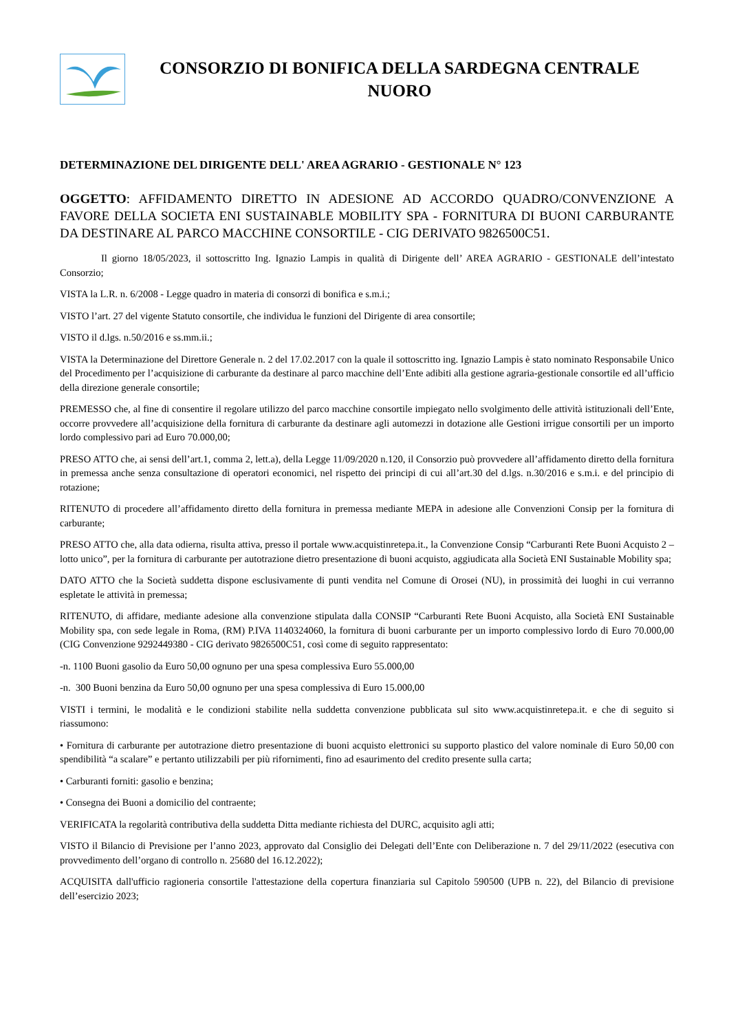CONSORZIO DI BONIFICA DELLA SARDEGNA CENTRALE
NUORO
DETERMINAZIONE DEL DIRIGENTE DELL' AREA AGRARIO - GESTIONALE N° 123
OGGETTO: AFFIDAMENTO DIRETTO IN ADESIONE AD ACCORDO QUADRO/CONVENZIONE A FAVORE DELLA SOCIETA ENI SUSTAINABLE MOBILITY SPA - FORNITURA DI BUONI CARBURANTE DA DESTINARE AL PARCO MACCHINE CONSORTILE - CIG DERIVATO 9826500C51.
Il giorno 18/05/2023, il sottoscritto Ing. Ignazio Lampis in qualità di Dirigente dell’ AREA AGRARIO - GESTIONALE dell’intestato Consorzio;
VISTA la L.R. n. 6/2008 - Legge quadro in materia di consorzi di bonifica e s.m.i.;
VISTO l’art. 27 del vigente Statuto consortile, che individua le funzioni del Dirigente di area consortile;
VISTO il d.lgs. n.50/2016 e ss.mm.ii.;
VISTA la Determinazione del Direttore Generale n. 2 del 17.02.2017 con la quale il sottoscritto ing. Ignazio Lampis è stato nominato Responsabile Unico del Procedimento per l’acquisizione di carburante da destinare al parco macchine dell’Ente adibiti alla gestione agraria-gestionale consortile ed all’ufficio della direzione generale consortile;
PREMESSO che, al fine di consentire il regolare utilizzo del parco macchine consortile impiegato nello svolgimento delle attività istituzionali dell’Ente, occorre provvedere all’acquisizione della fornitura di carburante da destinare agli automezzi in dotazione alle Gestioni irrigue consortili per un importo lordo complessivo pari ad Euro 70.000,00;
PRESO ATTO che, ai sensi dell’art.1, comma 2, lett.a), della Legge 11/09/2020 n.120, il Consorzio può provvedere all’affidamento diretto della fornitura in premessa anche senza consultazione di operatori economici, nel rispetto dei principi di cui all’art.30 del d.lgs. n.30/2016 e s.m.i. e del principio di rotazione;
RITENUTO di procedere all’affidamento diretto della fornitura in premessa mediante MEPA in adesione alle Convenzioni Consip per la fornitura di carburante;
PRESO ATTO che, alla data odierna, risulta attiva, presso il portale www.acquistinretepa.it., la Convenzione Consip “Carburanti Rete Buoni Acquisto 2 – lotto unico”, per la fornitura di carburante per autotrazione dietro presentazione di buoni acquisto, aggiudicata alla Società ENI Sustainable Mobility spa;
DATO ATTO che la Società suddetta dispone esclusivamente di punti vendita nel Comune di Orosei (NU), in prossimità dei luoghi in cui verranno espletate le attività in premessa;
RITENUTO, di affidare, mediante adesione alla convenzione stipulata dalla CONSIP “Carburanti Rete Buoni Acquisto, alla Società ENI Sustainable Mobility spa, con sede legale in Roma, (RM) P.IVA 1140324060, la fornitura di buoni carburante per un importo complessivo lordo di Euro 70.000,00 (CIG Convenzione 9292449380 - CIG derivato 9826500C51, così come di seguito rappresentato:
-n. 1100 Buoni gasolio da Euro 50,00 ognuno per una spesa complessiva Euro 55.000,00
-n. 300 Buoni benzina da Euro 50,00 ognuno per una spesa complessiva di Euro 15.000,00
VISTI i termini, le modalità e le condizioni stabilite nella suddetta convenzione pubblicata sul sito www.acquistinretepa.it. e che di seguito si riassumono:
• Fornitura di carburante per autotrazione dietro presentazione di buoni acquisto elettronici su supporto plastico del valore nominale di Euro 50,00 con spendibilità “a scalare” e pertanto utilizzabili per più rifornimenti, fino ad esaurimento del credito presente sulla carta;
• Carburanti forniti: gasolio e benzina;
• Consegna dei Buoni a domicilio del contraente;
VERIFICATA la regolarità contributiva della suddetta Ditta mediante richiesta del DURC, acquisito agli atti;
VISTO il Bilancio di Previsione per l’anno 2023, approvato dal Consiglio dei Delegati dell’Ente con Deliberazione n. 7 del 29/11/2022 (esecutiva con provvedimento dell’organo di controllo n. 25680 del 16.12.2022);
ACQUISITA dall'ufficio ragioneria consortile l'attestazione della copertura finanziaria sul Capitolo 590500 (UPB n. 22), del Bilancio di previsione dell’esercizio 2023;